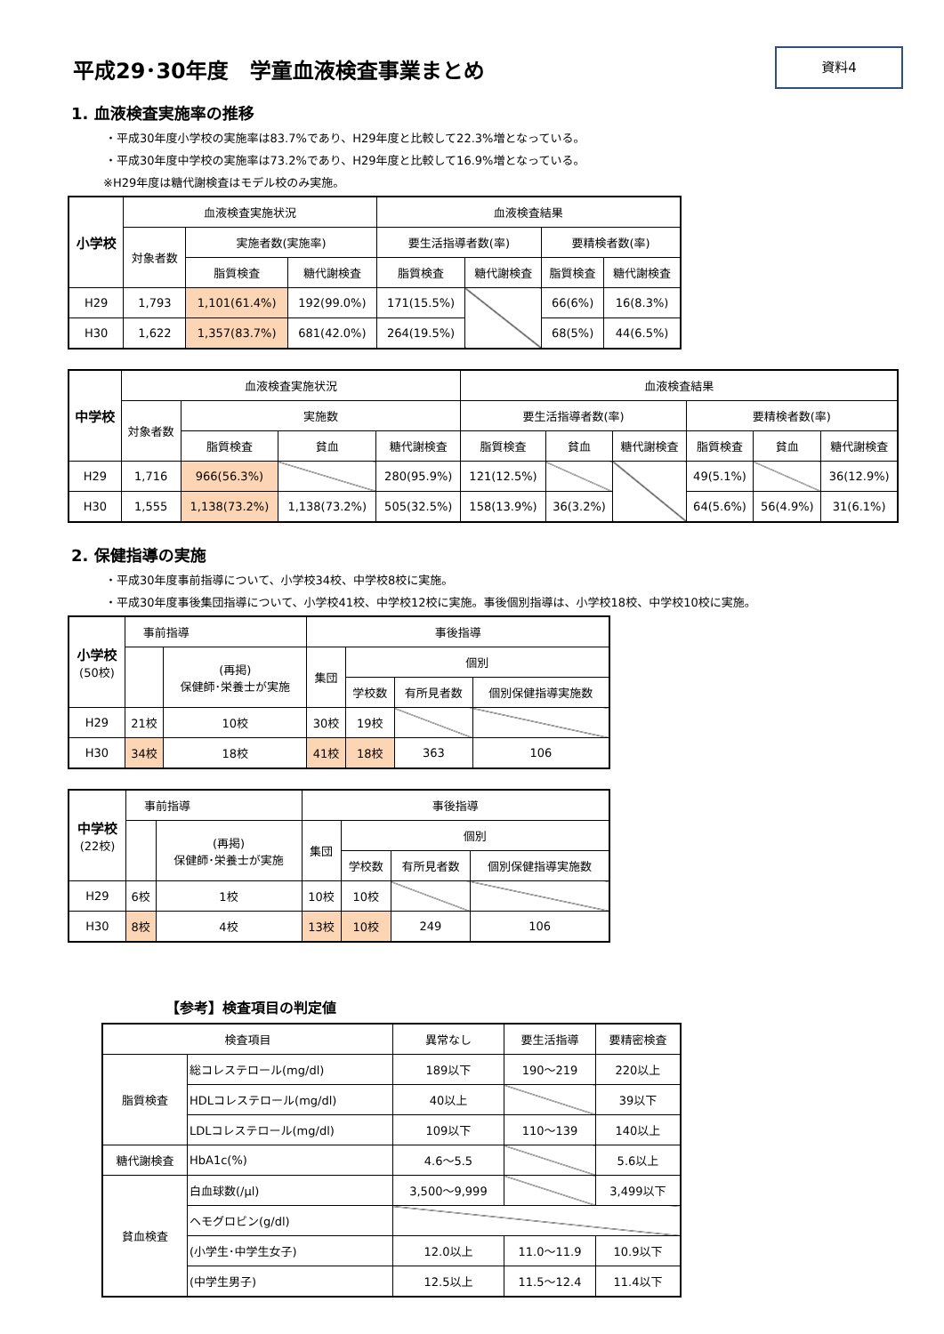資料4
平成29･30年度　学童血液検査事業まとめ
1. 血液検査実施率の推移
・平成30年度小学校の実施率は83.7%であり、H29年度と比較して22.3%増となっている。
・平成30年度中学校の実施率は73.2%であり、H29年度と比較して16.9%増となっている。
※H29年度は糖代謝検査はモデル校のみ実施。
| 小学校 | 血液検査実施状況 | | | 血液検査結果 | | | |
| --- | --- | --- | --- | --- | --- | --- | --- |
| | 対象者数 | 実施者数(実施率) | | 要生活指導者数(率) | | 要精検者数(率) | |
| | | 脂質検査 | 糖代謝検査 | 脂質検査 | 糖代謝検査 | 脂質検査 | 糖代謝検査 |
| H29 | 1,793 | 1,101(61.4%) | 192(99.0%) | 171(15.5%) | | 66(6%) | 16(8.3%) |
| H30 | 1,622 | 1,357(83.7%) | 681(42.0%) | 264(19.5%) | | 68(5%) | 44(6.5%) |
| 中学校 | 血液検査実施状況 | | | | 血液検査結果 | | | | | |
| --- | --- | --- | --- | --- | --- | --- | --- | --- | --- | --- |
| | 対象者数 | 実施数 | | | 要生活指導者数(率) | | | 要精検者数(率) | | |
| | | 脂質検査 | 貧血 | 糖代謝検査 | 脂質検査 | 貧血 | 糖代謝検査 | 脂質検査 | 貧血 | 糖代謝検査 |
| H29 | 1,716 | 966(56.3%) | | 280(95.9%) | 121(12.5%) | | | 49(5.1%) | | 36(12.9%) |
| H30 | 1,555 | 1,138(73.2%) | 1,138(73.2%) | 505(32.5%) | 158(13.9%) | 36(3.2%) | | 64(5.6%) | 56(4.9%) | 31(6.1%) |
2. 保健指導の実施
・平成30年度事前指導について、小学校34校、中学校8校に実施。
・平成30年度事後集団指導について、小学校41校、中学校12校に実施。事後個別指導は、小学校18校、中学校10校に実施。
| 小学校 (50校) | 事前指導 | | 事後指導 | | | |
| --- | --- | --- | --- | --- | --- | --- |
| | | (再掲) 保健師･栄養士が実施 | 集団 | 個別 | | |
| | | | | 学校数 | 有所見者数 | 個別保健指導実施数 |
| H29 | 21校 | 10校 | 30校 | 19校 | | |
| H30 | 34校 | 18校 | 41校 | 18校 | 363 | 106 |
| 中学校 (22校) | 事前指導 | | 事後指導 | | | |
| --- | --- | --- | --- | --- | --- | --- |
| | | (再掲) 保健師･栄養士が実施 | 集団 | 個別 | | |
| | | | | 学校数 | 有所見者数 | 個別保健指導実施数 |
| H29 | 6校 | 1校 | 10校 | 10校 | | |
| H30 | 8校 | 4校 | 13校 | 10校 | 249 | 106 |
【参考】検査項目の判定値
| 検査項目 | | 異常なし | 要生活指導 | 要精密検査 |
| --- | --- | --- | --- | --- |
| 脂質検査 | 総コレステロール(mg/dl) | 189以下 | 190～219 | 220以上 |
| | HDLコレステロール(mg/dl) | 40以上 | | 39以下 |
| | LDLコレステロール(mg/dl) | 109以下 | 110～139 | 140以上 |
| 糖代謝検査 | HbA1c(%) | 4.6～5.5 | | 5.6以上 |
| 貧血検査 | 白血球数(/μl) | 3,500～9,999 | | 3,499以下 |
| | ヘモグロビン(g/dl) | | | |
| | (小学生･中学生女子) | 12.0以上 | 11.0～11.9 | 10.9以下 |
| | (中学生男子) | 12.5以上 | 11.5～12.4 | 11.4以下 |